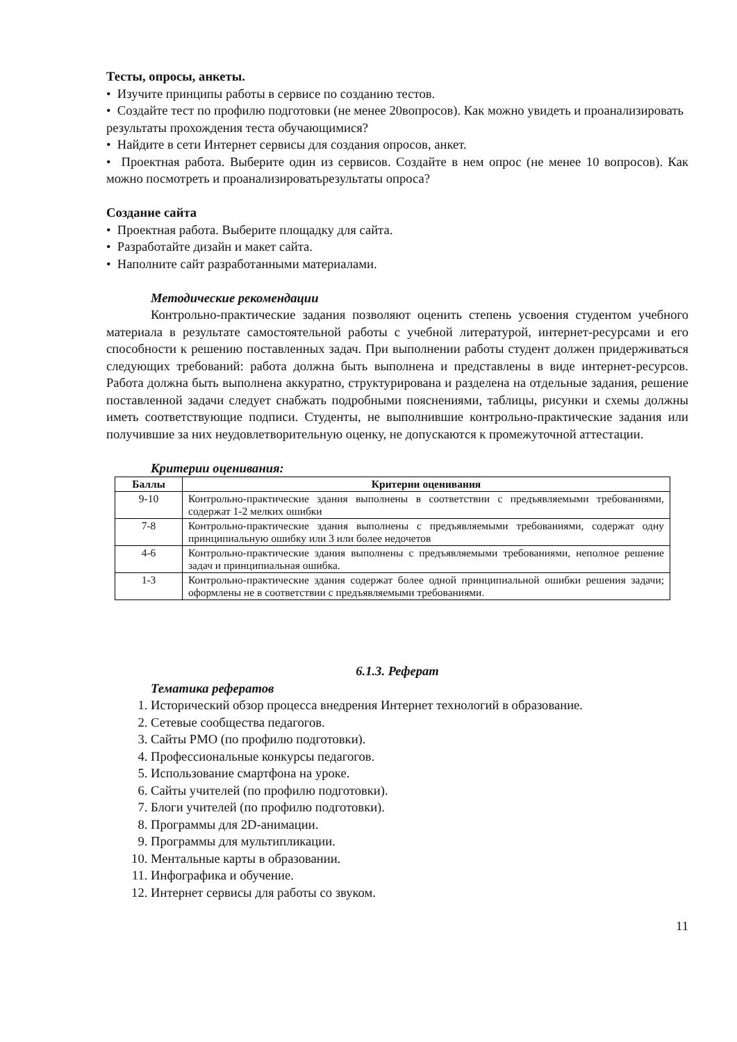Тесты, опросы, анкеты.
• Изучите принципы работы в сервисе по созданию тестов.
• Создайте тест по профилю подготовки (не менее 20вопросов). Как можно увидеть и проанализировать результаты прохождения теста обучающимися?
• Найдите в сети Интернет сервисы для создания опросов, анкет.
• Проектная работа. Выберите один из сервисов. Создайте в нем опрос (не менее 10 вопросов). Как можно посмотреть и проанализироватьрезультаты опроса?
Создание сайта
• Проектная работа. Выберите площадку для сайта.
• Разработайте дизайн и макет сайта.
• Наполните сайт разработанными материалами.
Методические рекомендации
Контрольно-практические задания позволяют оценить степень усвоения студентом учебного материала в результате самостоятельной работы с учебной литературой, интернет-ресурсами и его способности к решению поставленных задач. При выполнении работы студент должен придерживаться следующих требований: работа должна быть выполнена и представлены в виде интернет-ресурсов. Работа должна быть выполнена аккуратно, структурирована и разделена на отдельные задания, решение поставленной задачи следует снабжать подробными пояснениями, таблицы, рисунки и схемы должны иметь соответствующие подписи. Студенты, не выполнившие контрольно-практические задания или получившие за них неудовлетворительную оценку, не допускаются к промежуточной аттестации.
Критерии оценивания:
| Баллы | Критерии оценивания |
| --- | --- |
| 9-10 | Контрольно-практические здания выполнены в соответствии с предъявляемыми требованиями, содержат 1-2 мелких ошибки |
| 7-8 | Контрольно-практические здания выполнены с предъявляемыми требованиями, содержат одну принципиальную ошибку или 3 или более недочетов |
| 4-6 | Контрольно-практические здания выполнены с предъявляемыми требованиями, неполное решение задач и принципиальная ошибка. |
| 1-3 | Контрольно-практические здания содержат более одной принципиальной ошибки решения задачи; оформлены не в соответствии с предъявляемыми требованиями. |
6.1.3. Реферат
Тематика рефератов
1. Исторический обзор процесса внедрения Интернет технологий в образование.
2. Сетевые сообщества педагогов.
3. Сайты РМО (по профилю подготовки).
4. Профессиональные конкурсы педагогов.
5. Использование смартфона на уроке.
6. Сайты учителей (по профилю подготовки).
7. Блоги учителей (по профилю подготовки).
8. Программы для 2D-анимации.
9. Программы для мультипликации.
10. Ментальные карты в образовании.
11. Инфографика и обучение.
12. Интернет сервисы для работы со звуком.
11